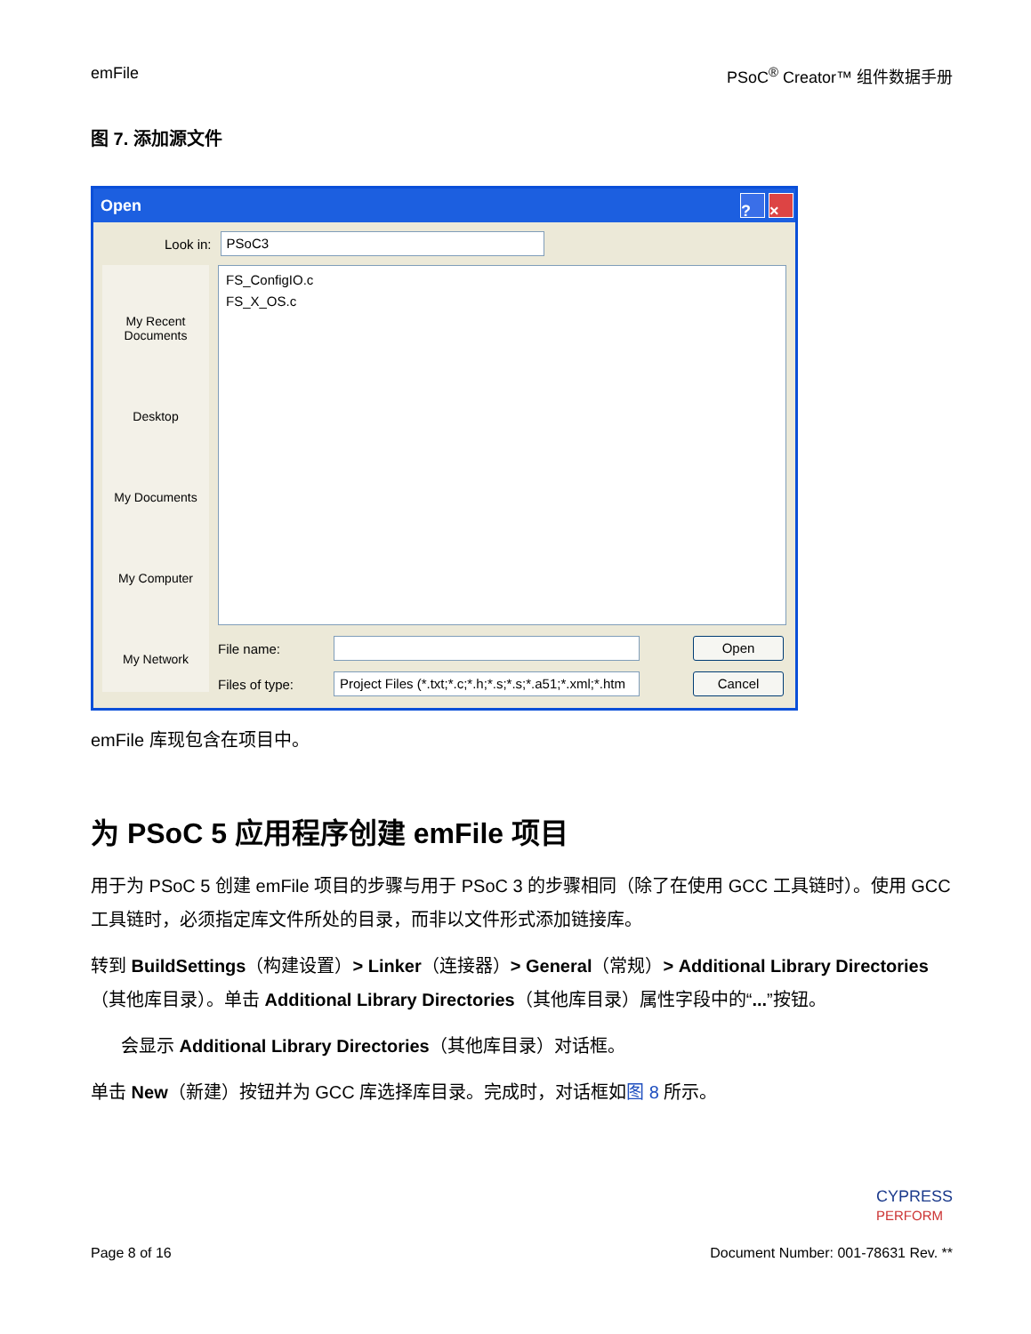emFile PSoC<sup>®</sup> Creator™ 组件数据手册
图 7. 添加源文件
Open? ×
Look in: PSoC3
My Recent Documents
Desktop
My Documents
My Computer
My Network
FS_ConfigIO.c
FS_X_OS.c
File name: Open
Files of type: Project Files (*.txt;*.c;*.h;*.s;*.s;*.a51;*.xml;*.htm Cancel
emFile 库现包含在项目中。
为 PSoC 5 应用程序创建 emFile 项目
用于为 PSoC 5 创建 emFile 项目的步骤与用于 PSoC 3 的步骤相同（除了在使用 GCC 工具链时）。使用 GCC 工具链时，必须指定库文件所处的目录，而非以文件形式添加链接库。
转到 BuildSettings（构建设置）> Linker（连接器）> General（常规）> Additional Library Directories（其他库目录）。单击 Additional Library Directories（其他库目录）属性字段中的“...”按钮。
会显示 Additional Library Directories（其他库目录）对话框。
单击 New（新建）按钮并为 GCC 库选择库目录。完成时，对话框如图 8 所示。
CYPRESS
PERFORM
Page 8 of 16 Document Number: 001-78631 Rev. **